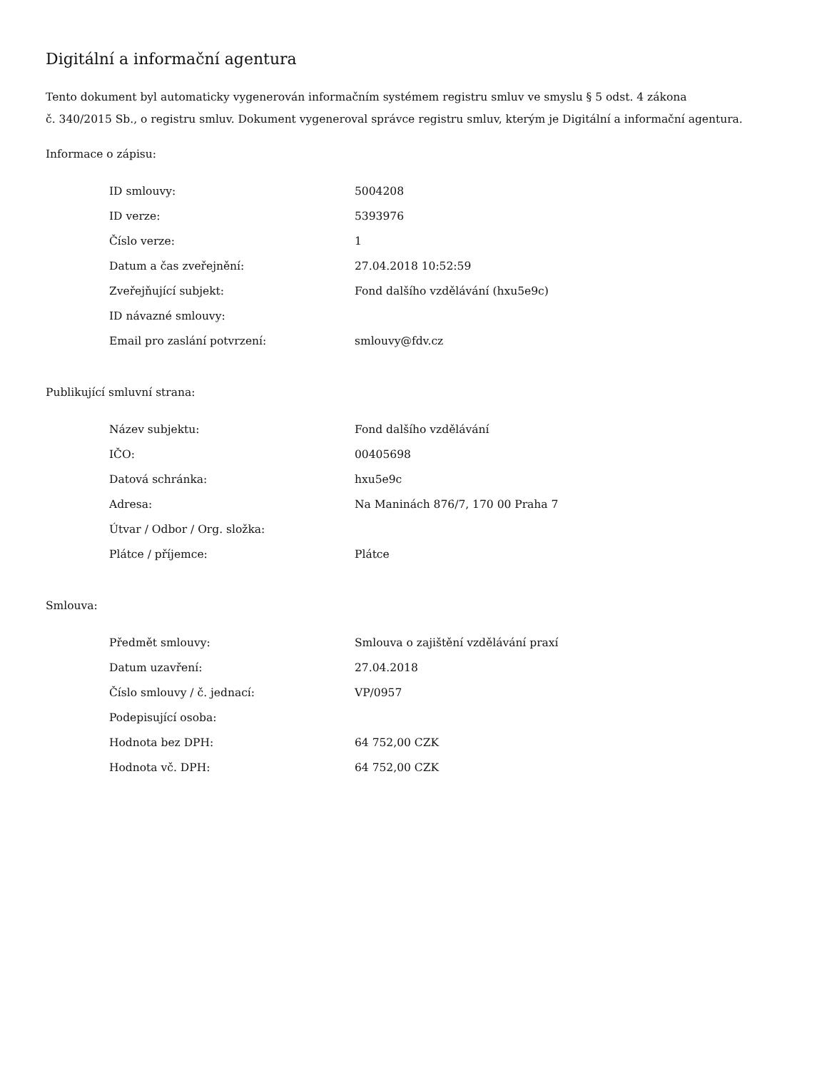Digitální a informační agentura
Tento dokument byl automaticky vygenerován informačním systémem registru smluv ve smyslu § 5 odst. 4 zákona
č. 340/2015 Sb., o registru smluv. Dokument vygeneroval správce registru smluv, kterým je Digitální a informační agentura.
Informace o zápisu:
| ID smlouvy: | 5004208 |
| ID verze: | 5393976 |
| Číslo verze: | 1 |
| Datum a čas zveřejnění: | 27.04.2018 10:52:59 |
| Zveřejňující subjekt: | Fond dalšího vzdělávání (hxu5e9c) |
| ID návazné smlouvy: | |
| Email pro zaslání potvrzení: | smlouvy@fdv.cz |
Publikující smluvní strana:
| Název subjektu: | Fond dalšího vzdělávání |
| IČO: | 00405698 |
| Datová schránka: | hxu5e9c |
| Adresa: | Na Maninách 876/7, 170 00 Praha 7 |
| Útvar / Odbor / Org. složka: | |
| Plátce / příjemce: | Plátce |
Smlouva:
| Předmět smlouvy: | Smlouva o zajištění vzdělávání praxí |
| Datum uzavření: | 27.04.2018 |
| Číslo smlouvy / č. jednací: | VP/0957 |
| Podepisující osoba: | |
| Hodnota bez DPH: | 64 752,00 CZK |
| Hodnota vč. DPH: | 64 752,00 CZK |